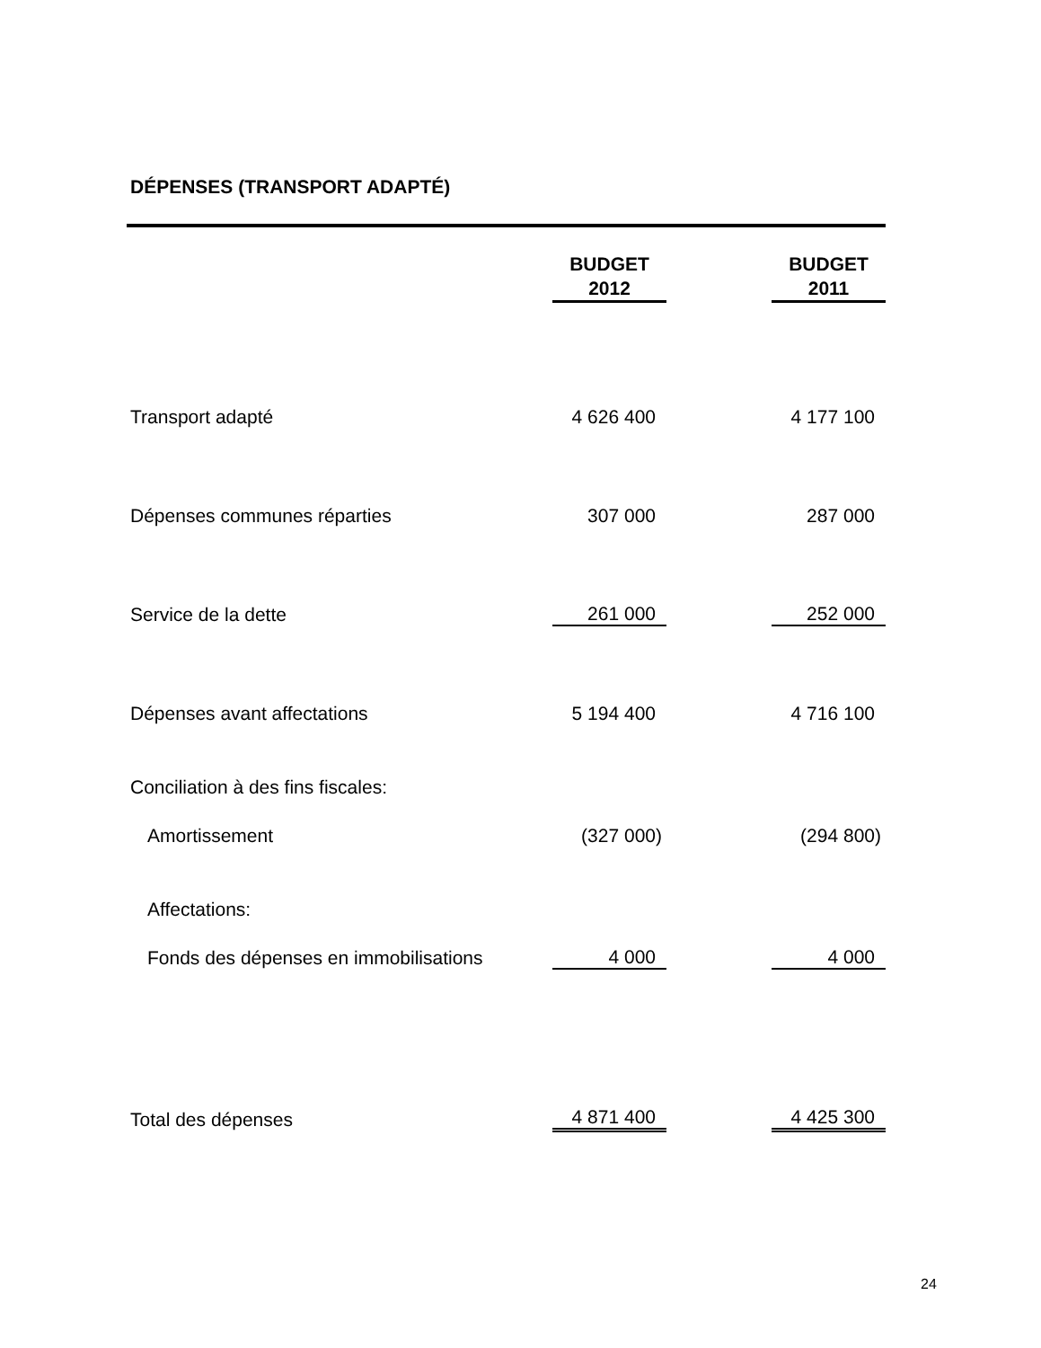DÉPENSES (TRANSPORT ADAPTÉ)
| | BUDGET 2012 | | BUDGET 2011 |
| Transport adapté | 4 626 400 | | 4 177 100 |
| Dépenses communes réparties | 307 000 | | 287 000 |
| Service de la dette | 261 000 | | 252 000 |
| Dépenses avant affectations | 5 194 400 | | 4 716 100 |
| Conciliation à des fins fiscales: | | | |
| Amortissement | (327 000) | | (294 800) |
| Affectations: | | | |
| Fonds des dépenses en immobilisations | 4 000 | | 4 000 |
| Total des dépenses | 4 871 400 | | 4 425 300 |
24